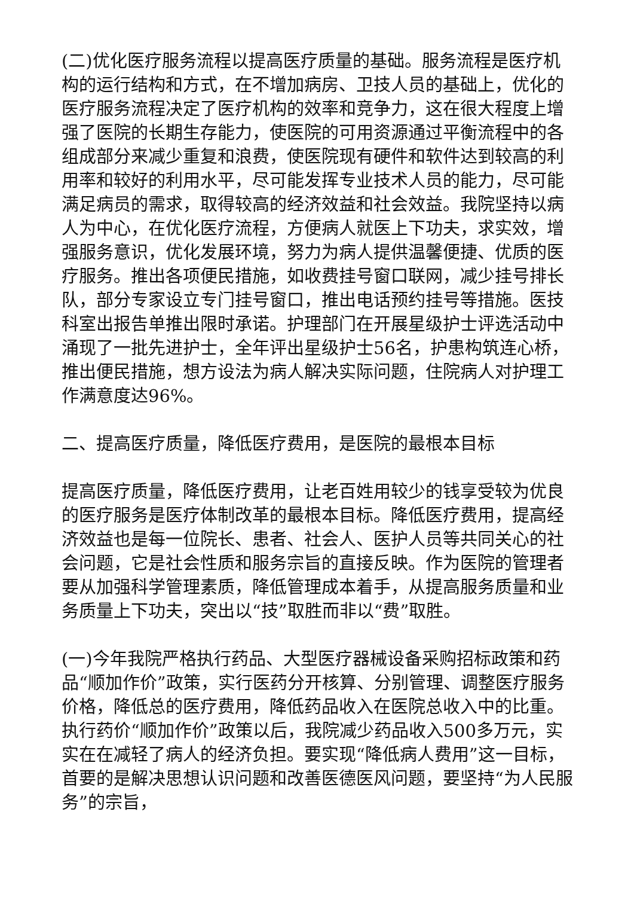(二)优化医疗服务流程以提高医疗质量的基础。服务流程是医疗机构的运行结构和方式，在不增加病房、卫技人员的基础上，优化的医疗服务流程决定了医疗机构的效率和竞争力，这在很大程度上增强了医院的长期生存能力，使医院的可用资源通过平衡流程中的各组成部分来减少重复和浪费，使医院现有硬件和软件达到较高的利用率和较好的利用水平，尽可能发挥专业技术人员的能力，尽可能满足病员的需求，取得较高的经济效益和社会效益。我院坚持以病人为中心，在优化医疗流程，方便病人就医上下功夫，求实效，增强服务意识，优化发展环境，努力为病人提供温馨便捷、优质的医疗服务。推出各项便民措施，如收费挂号窗口联网，减少挂号排长队，部分专家设立专门挂号窗口，推出电话预约挂号等措施。医技科室出报告单推出限时承诺。护理部门在开展星级护士评选活动中涌现了一批先进护士，全年评出星级护士56名，护患构筑连心桥，推出便民措施，想方设法为病人解决实际问题，住院病人对护理工作满意度达96%。
二、提高医疗质量，降低医疗费用，是医院的最根本目标
提高医疗质量，降低医疗费用，让老百姓用较少的钱享受较为优良的医疗服务是医疗体制改革的最根本目标。降低医疗费用，提高经济效益也是每一位院长、患者、社会人、医护人员等共同关心的社会问题，它是社会性质和服务宗旨的直接反映。作为医院的管理者要从加强科学管理素质，降低管理成本着手，从提高服务质量和业务质量上下功夫，突出以“技”取胜而非以“费”取胜。
(一)今年我院严格执行药品、大型医疗器械设备采购招标政策和药品“顺加作价”政策，实行医药分开核算、分别管理、调整医疗服务价格，降低总的医疗费用，降低药品收入在医院总收入中的比重。执行药价“顺加作价”政策以后，我院减少药品收入500多万元，实实在在减轻了病人的经济负担。要实现“降低病人费用”这一目标，首要的是解决思想认识问题和改善医德医风问题，要坚持“为人民服务”的宗旨，